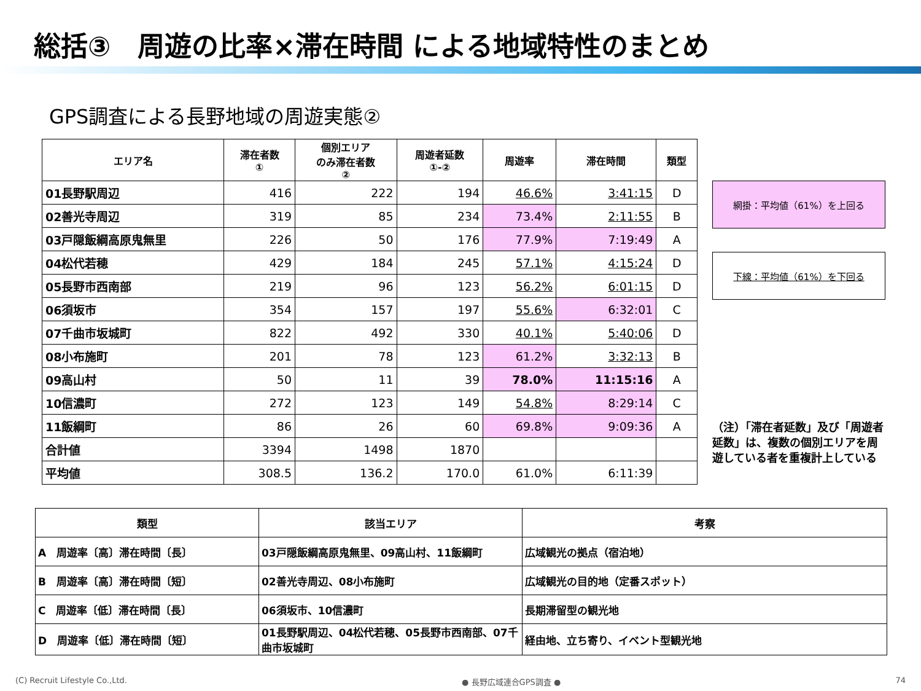総括③　周遊の比率×滞在時間 による地域特性のまとめ
GPS調査による長野地域の周遊実態②
| エリア名 | 滞在者数 ① | 個別エリア のみ滞在者数 ② | 周遊者延数 ①-② | 周遊率 | 滞在時間 | 類型 |
| --- | --- | --- | --- | --- | --- | --- |
| 01長野駅周辺 | 416 | 222 | 194 | 46.6% | 3:41:15 | D |
| 02善光寺周辺 | 319 | 85 | 234 | 73.4% | 2:11:55 | B |
| 03戸隠飯綱高原鬼無里 | 226 | 50 | 176 | 77.9% | 7:19:49 | A |
| 04松代若穂 | 429 | 184 | 245 | 57.1% | 4:15:24 | D |
| 05長野市西南部 | 219 | 96 | 123 | 56.2% | 6:01:15 | D |
| 06須坂市 | 354 | 157 | 197 | 55.6% | 6:32:01 | C |
| 07千曲市坂城町 | 822 | 492 | 330 | 40.1% | 5:40:06 | D |
| 08小布施町 | 201 | 78 | 123 | 61.2% | 3:32:13 | B |
| 09高山村 | 50 | 11 | 39 | 78.0% | 11:15:16 | A |
| 10信濃町 | 272 | 123 | 149 | 54.8% | 8:29:14 | C |
| 11飯綱町 | 86 | 26 | 60 | 69.8% | 9:09:36 | A |
| 合計値 | 3394 | 1498 | 1870 | | | |
| 平均値 | 308.5 | 136.2 | 170.0 | 61.0% | 6:11:39 | |
網掛：平均値（61%）を上回る
下線：平均値（61%）を下回る
（注）「滞在者延数」及び「周遊者延数」は、複数の個別エリアを周遊している者を重複計上している
| 類型 | 該当エリア | 考察 |
| --- | --- | --- |
| A 周遊率〔高〕滞在時間〔長〕 | 03戸隠飯綱高原鬼無里、09高山村、11飯綱町 | 広域観光の拠点（宿泊地） |
| B 周遊率〔高〕滞在時間〔短〕 | 02善光寺周辺、08小布施町 | 広域観光の目的地（定番スポット） |
| C 周遊率〔低〕滞在時間〔長〕 | 06須坂市、10信濃町 | 長期滞留型の観光地 |
| D 周遊率〔低〕滞在時間〔短〕 | 01長野駅周辺、04松代若穂、05長野市西南部、07千曲市坂城町 | 経由地、立ち寄り、イベント型観光地 |
(C) Recruit Lifestyle Co.,Ltd. ● 長野広域連合GPS調査 ● 74